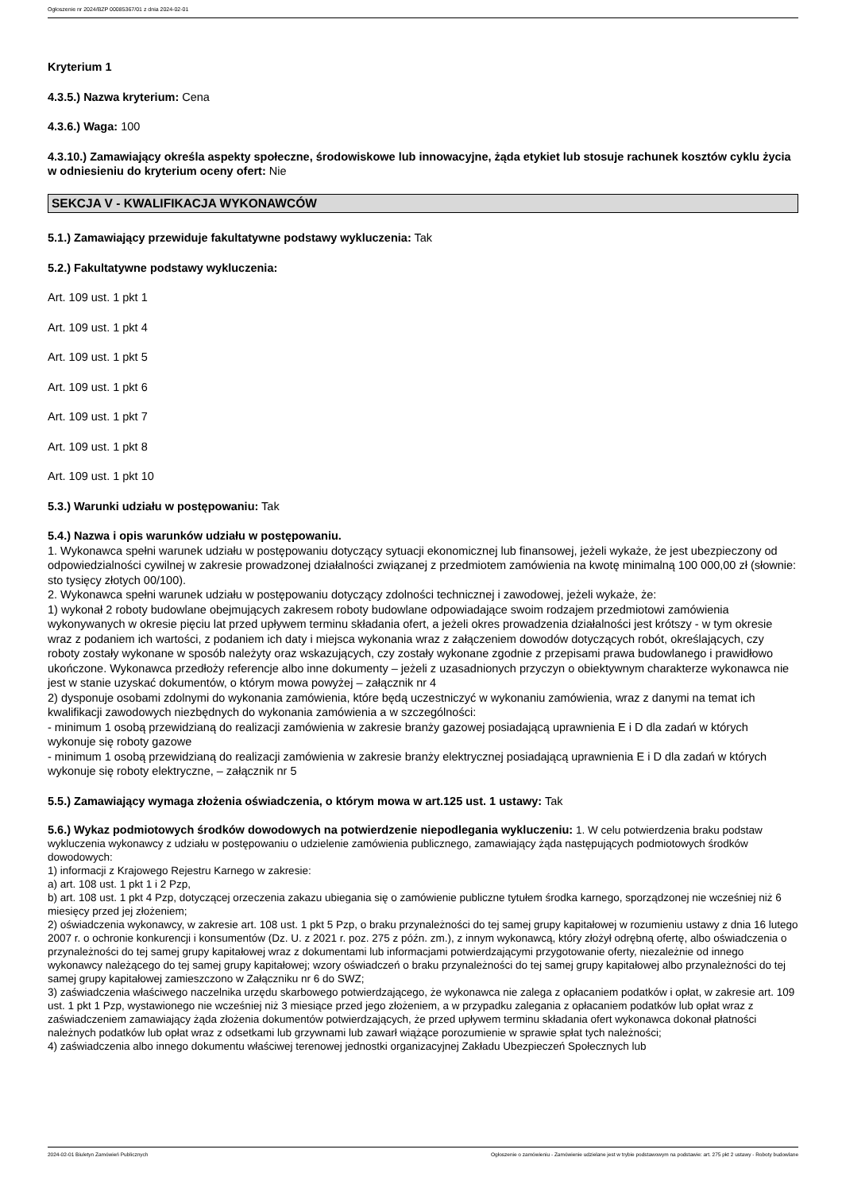Ogłoszenie nr 2024/BZP 00085367/01 z dnia 2024-02-01
Kryterium 1
4.3.5.) Nazwa kryterium: Cena
4.3.6.) Waga: 100
4.3.10.) Zamawiający określa aspekty społeczne, środowiskowe lub innowacyjne, żąda etykiet lub stosuje rachunek kosztów cyklu życia w odniesieniu do kryterium oceny ofert: Nie
SEKCJA V - KWALIFIKACJA WYKONAWCÓW
5.1.) Zamawiający przewiduje fakultatywne podstawy wykluczenia: Tak
5.2.) Fakultatywne podstawy wykluczenia:
Art. 109 ust. 1 pkt 1
Art. 109 ust. 1 pkt 4
Art. 109 ust. 1 pkt 5
Art. 109 ust. 1 pkt 6
Art. 109 ust. 1 pkt 7
Art. 109 ust. 1 pkt 8
Art. 109 ust. 1 pkt 10
5.3.) Warunki udziału w postępowaniu: Tak
5.4.) Nazwa i opis warunków udziału w postępowaniu.
1. Wykonawca spełni warunek udziału w postępowaniu dotyczący sytuacji ekonomicznej lub finansowej, jeżeli wykaże, że jest ubezpieczony od odpowiedzialności cywilnej w zakresie prowadzonej działalności związanej z przedmiotem zamówienia na kwotę minimalną 100 000,00 zł (słownie: sto tysięcy złotych 00/100).
2. Wykonawca spełni warunek udziału w postępowaniu dotyczący zdolności technicznej i zawodowej, jeżeli wykaże, że:
1) wykonał 2 roboty budowlane obejmujących zakresem roboty budowlane odpowiadające swoim rodzajem przedmiotowi zamówienia wykonywanych w okresie pięciu lat przed upływem terminu składania ofert, a jeżeli okres prowadzenia działalności jest krótszy - w tym okresie wraz z podaniem ich wartości, z podaniem ich daty i miejsca wykonania wraz z załączeniem dowodów dotyczących robót, określających, czy roboty zostały wykonane w sposób należyty oraz wskazujących, czy zostały wykonane zgodnie z przepisami prawa budowlanego i prawidłowo ukończone. Wykonawca przedłoży referencje albo inne dokumenty – jeżeli z uzasadnionych przyczyn o obiektywnym charakterze wykonawca nie jest w stanie uzyskać dokumentów, o którym mowa powyżej – załącznik nr 4
2) dysponuje osobami zdolnymi do wykonania zamówienia, które będą uczestniczyć w wykonaniu zamówienia, wraz z danymi na temat ich kwalifikacji zawodowych niezbędnych do wykonania zamówienia a w szczególności:
- minimum 1 osobą przewidzianą do realizacji zamówienia w zakresie branży gazowej posiadającą uprawnienia E i D dla zadań w których wykonuje się roboty gazowe
- minimum 1 osobą przewidzianą do realizacji zamówienia w zakresie branży elektrycznej posiadającą uprawnienia E i D dla zadań w których wykonuje się roboty elektryczne, – załącznik nr 5
5.5.) Zamawiający wymaga złożenia oświadczenia, o którym mowa w art.125 ust. 1 ustawy: Tak
5.6.) Wykaz podmiotowych środków dowodowych na potwierdzenie niepodlegania wykluczeniu: 1. W celu potwierdzenia braku podstaw wykluczenia wykonawcy z udziału w postępowaniu o udzielenie zamówienia publicznego, zamawiający żąda następujących podmiotowych środków dowodowych:
1) informacji z Krajowego Rejestru Karnego w zakresie:
a) art. 108 ust. 1 pkt 1 i 2 Pzp,
b) art. 108 ust. 1 pkt 4 Pzp, dotyczącej orzeczenia zakazu ubiegania się o zamówienie publiczne tytułem środka karnego, sporządzonej nie wcześniej niż 6 miesięcy przed jej złożeniem;
2) oświadczenia wykonawcy, w zakresie art. 108 ust. 1 pkt 5 Pzp, o braku przynależności do tej samej grupy kapitałowej w rozumieniu ustawy z dnia 16 lutego 2007 r. o ochronie konkurencji i konsumentów (Dz. U. z 2021 r. poz. 275 z późn. zm.), z innym wykonawcą, który złożył odrębną ofertę, albo oświadczenia o przynależności do tej samej grupy kapitałowej wraz z dokumentami lub informacjami potwierdzającymi przygotowanie oferty, niezależnie od innego wykonawcy należącego do tej samej grupy kapitałowej; wzory oświadczeń o braku przynależności do tej samej grupy kapitałowej albo przynależności do tej samej grupy kapitałowej zamieszczono w Załączniku nr 6 do SWZ;
3) zaświadczenia właściwego naczelnika urzędu skarbowego potwierdzającego, że wykonawca nie zalega z opłacaniem podatków i opłat, w zakresie art. 109 ust. 1 pkt 1 Pzp, wystawionego nie wcześniej niż 3 miesiące przed jego złożeniem, a w przypadku zalegania z opłacaniem podatków lub opłat wraz z zaświadczeniem zamawiający żąda złożenia dokumentów potwierdzających, że przed upływem terminu składania ofert wykonawca dokonał płatności należnych podatków lub opłat wraz z odsetkami lub grzywnami lub zawarł wiążące porozumienie w sprawie spłat tych należności;
4) zaświadczenia albo innego dokumentu właściwej terenowej jednostki organizacyjnej Zakładu Ubezpieczeń Społecznych lub
2024-02-01 Biuletyn Zamówień Publicznych Ogłoszenie o zamówieniu - Zamówienie udzielane jest w trybie podstawowym na podstawie: art. 275 pkt 2 ustawy - Roboty budowlane